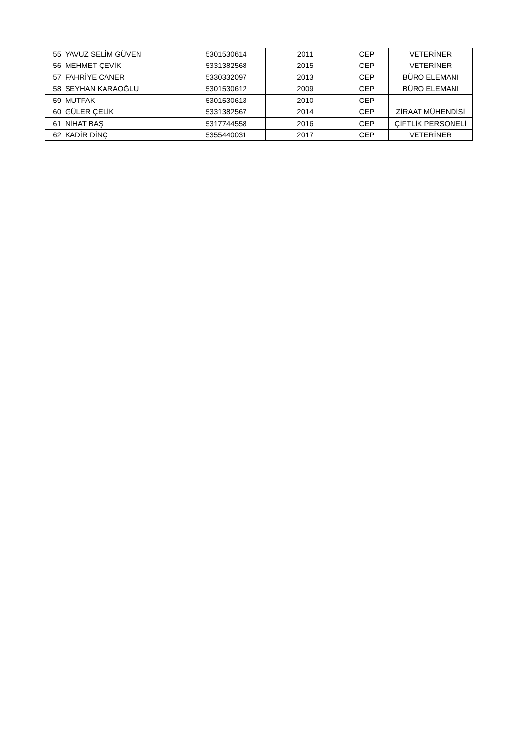| 55 | YAVUZ SELİM GÜVEN | 5301530614 | 2011 | CEP | VETERİNER |
| 56 | MEHMET ÇEVİK | 5331382568 | 2015 | CEP | VETERİNER |
| 57 | FAHRİYE CANER | 5330332097 | 2013 | CEP | BÜRO ELEMANI |
| 58 | SEYHAN KARAOĞLU | 5301530612 | 2009 | CEP | BÜRO ELEMANI |
| 59 | MUTFAK | 5301530613 | 2010 | CEP | |
| 60 | GÜLER ÇELİK | 5331382567 | 2014 | CEP | ZİRAAT MÜHENDİSİ |
| 61 | NİHAT BAŞ | 5317744558 | 2016 | CEP | ÇİFTLİK PERSONELİ |
| 62 | KADİR DİNÇ | 5355440031 | 2017 | CEP | VETERİNER |